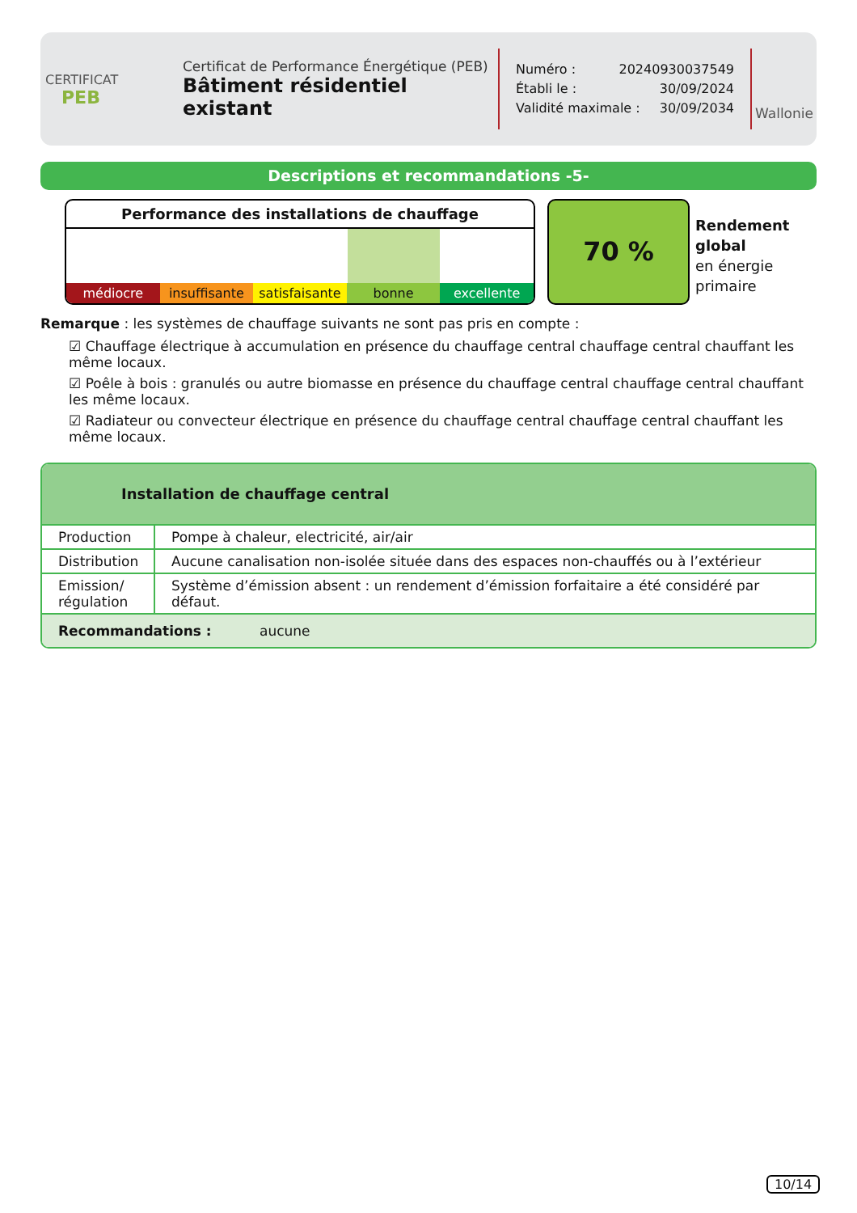CERTIFICAT
PEB
Certificat de Performance Énergétique (PEB)
Bâtiment résidentiel existant
Numéro : 20240930037549
Établi le : 30/09/2024
Validité maximale : 30/09/2034
Wallonie
Descriptions et recommandations -5-
Performance des installations de chauffage
médiocre insuffisante satisfaisante bonne excellente
70 %
Rendement
global
en énergie
primaire
Remarque : les systèmes de chauffage suivants ne sont pas pris en compte :
☑ Chauffage électrique à accumulation en présence du chauffage central chauffage central chauffant les même locaux.
☑ Poêle à bois : granulés ou autre biomasse en présence du chauffage central chauffage central chauffant les même locaux.
☑ Radiateur ou convecteur électrique en présence du chauffage central chauffage central chauffant les même locaux.
Installation de chauffage central
| Production | Pompe à chaleur, electricité, air/air |
| Distribution | Aucune canalisation non-isolée située dans des espaces non-chauffés ou à l’extérieur |
| Emission/ régulation | Système d’émission absent : un rendement d’émission forfaitaire a été considéré par défaut. |
| Recommandations : aucune | |
10/14